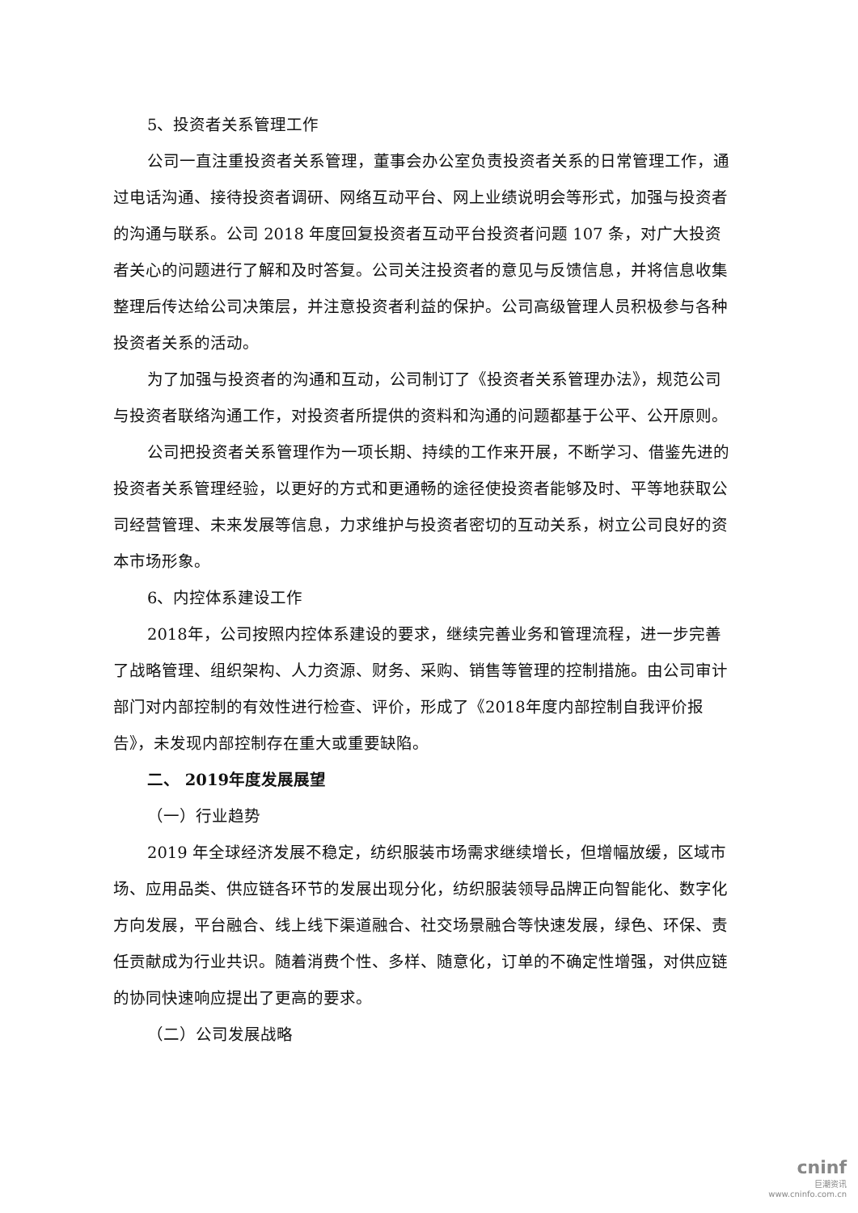5、投资者关系管理工作
公司一直注重投资者关系管理，董事会办公室负责投资者关系的日常管理工作，通过电话沟通、接待投资者调研、网络互动平台、网上业绩说明会等形式，加强与投资者的沟通与联系。公司 2018 年度回复投资者互动平台投资者问题 107 条，对广大投资者关心的问题进行了解和及时答复。公司关注投资者的意见与反馈信息，并将信息收集整理后传达给公司决策层，并注意投资者利益的保护。公司高级管理人员积极参与各种投资者关系的活动。
为了加强与投资者的沟通和互动，公司制订了《投资者关系管理办法》，规范公司与投资者联络沟通工作，对投资者所提供的资料和沟通的问题都基于公平、公开原则。
公司把投资者关系管理作为一项长期、持续的工作来开展，不断学习、借鉴先进的投资者关系管理经验，以更好的方式和更通畅的途径使投资者能够及时、平等地获取公司经营管理、未来发展等信息，力求维护与投资者密切的互动关系，树立公司良好的资本市场形象。
6、内控体系建设工作
2018年，公司按照内控体系建设的要求，继续完善业务和管理流程，进一步完善了战略管理、组织架构、人力资源、财务、采购、销售等管理的控制措施。由公司审计部门对内部控制的有效性进行检查、评价，形成了《2018年度内部控制自我评价报告》，未发现内部控制存在重大或重要缺陷。
二、 2019年度发展展望
（一）行业趋势
2019 年全球经济发展不稳定，纺织服装市场需求继续增长，但增幅放缓，区域市场、应用品类、供应链各环节的发展出现分化，纺织服装领导品牌正向智能化、数字化方向发展，平台融合、线上线下渠道融合、社交场景融合等快速发展，绿色、环保、责任贡献成为行业共识。随着消费个性、多样、随意化，订单的不确定性增强，对供应链的协同快速响应提出了更高的要求。
（二）公司发展战略
cninf
巨潮资讯
www.cninfo.com.cn